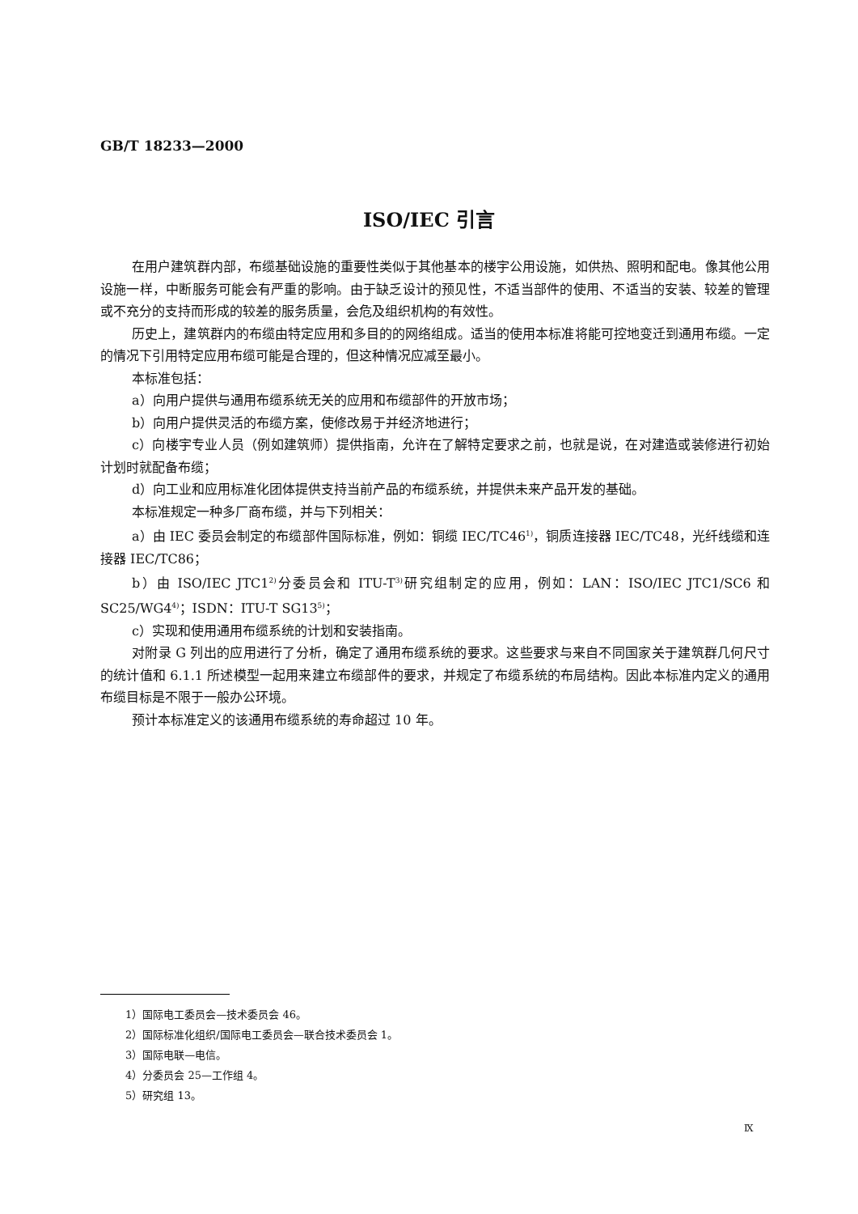GB/T 18233—2000
ISO/IEC 引言
在用户建筑群内部，布缆基础设施的重要性类似于其他基本的楼宇公用设施，如供热、照明和配电。像其他公用设施一样，中断服务可能会有严重的影响。由于缺乏设计的预见性，不适当部件的使用、不适当的安装、较差的管理或不充分的支持而形成的较差的服务质量，会危及组织机构的有效性。
历史上，建筑群内的布缆由特定应用和多目的的网络组成。适当的使用本标准将能可控地变迁到通用布缆。一定的情况下引用特定应用布缆可能是合理的，但这种情况应减至最小。
本标准包括：
a）向用户提供与通用布缆系统无关的应用和布缆部件的开放市场；
b）向用户提供灵活的布缆方案，使修改易于并经济地进行；
c）向楼宇专业人员（例如建筑师）提供指南，允许在了解特定要求之前，也就是说，在对建造或装修进行初始计划时就配备布缆；
d）向工业和应用标准化团体提供支持当前产品的布缆系统，并提供未来产品开发的基础。
本标准规定一种多厂商布缆，并与下列相关：
a）由 IEC 委员会制定的布缆部件国际标准，例如：铜缆 IEC/TC46<sup>1)</sup>，铜质连接器 IEC/TC48，光纤线缆和连接器 IEC/TC86；
b）由 ISO/IEC JTC1<sup>2)</sup>分委员会和 ITU-T<sup>3)</sup>研究组制定的应用，例如：LAN：ISO/IEC JTC1/SC6 和 SC25/WG4<sup>4)</sup>；ISDN：ITU-T SG13<sup>5)</sup>；
c）实现和使用通用布缆系统的计划和安装指南。
对附录 G 列出的应用进行了分析，确定了通用布缆系统的要求。这些要求与来自不同国家关于建筑群几何尺寸的统计值和 6.1.1 所述模型一起用来建立布缆部件的要求，并规定了布缆系统的布局结构。因此本标准内定义的通用布缆目标是不限于一般办公环境。
预计本标准定义的该通用布缆系统的寿命超过 10 年。
1）国际电工委员会—技术委员会 46。
2）国际标准化组织/国际电工委员会—联合技术委员会 1。
3）国际电联—电信。
4）分委员会 25—工作组 4。
5）研究组 13。
Ⅸ